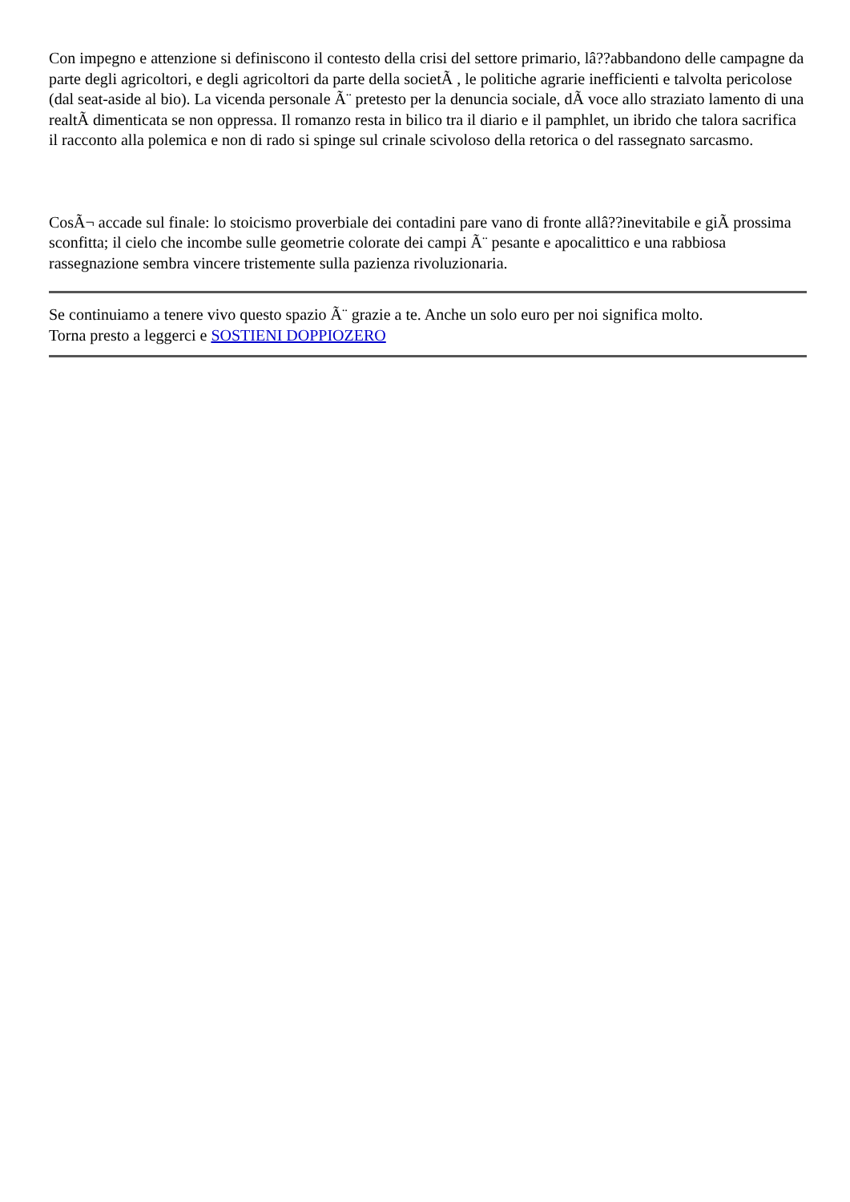Con impegno e attenzione si definiscono il contesto della crisi del settore primario, lâ??abbandono delle campagne da parte degli agricoltori, e degli agricoltori da parte della societÃ , le politiche agrarie inefficienti e talvolta pericolose (dal seat-aside al bio). La vicenda personale Ã¨ pretesto per la denuncia sociale, dÃ voce allo straziato lamento di una realtÃ dimenticata se non oppressa. Il romanzo resta in bilico tra il diario e il pamphlet, un ibrido che talora sacrifica il racconto alla polemica e non di rado si spinge sul crinale scivoloso della retorica o del rassegnato sarcasmo.
CosÃ¬ accade sul finale: lo stoicismo proverbiale dei contadini pare vano di fronte allâ??inevitabile e giÃ prossima sconfitta; il cielo che incombe sulle geometrie colorate dei campi Ã¨ pesante e apocalittico e una rabbiosa rassegnazione sembra vincere tristemente sulla pazienza rivoluzionaria.
Se continuiamo a tenere vivo questo spazio Ã¨ grazie a te. Anche un solo euro per noi significa molto.
Torna presto a leggerci e SOSTIENI DOPPIOZERO